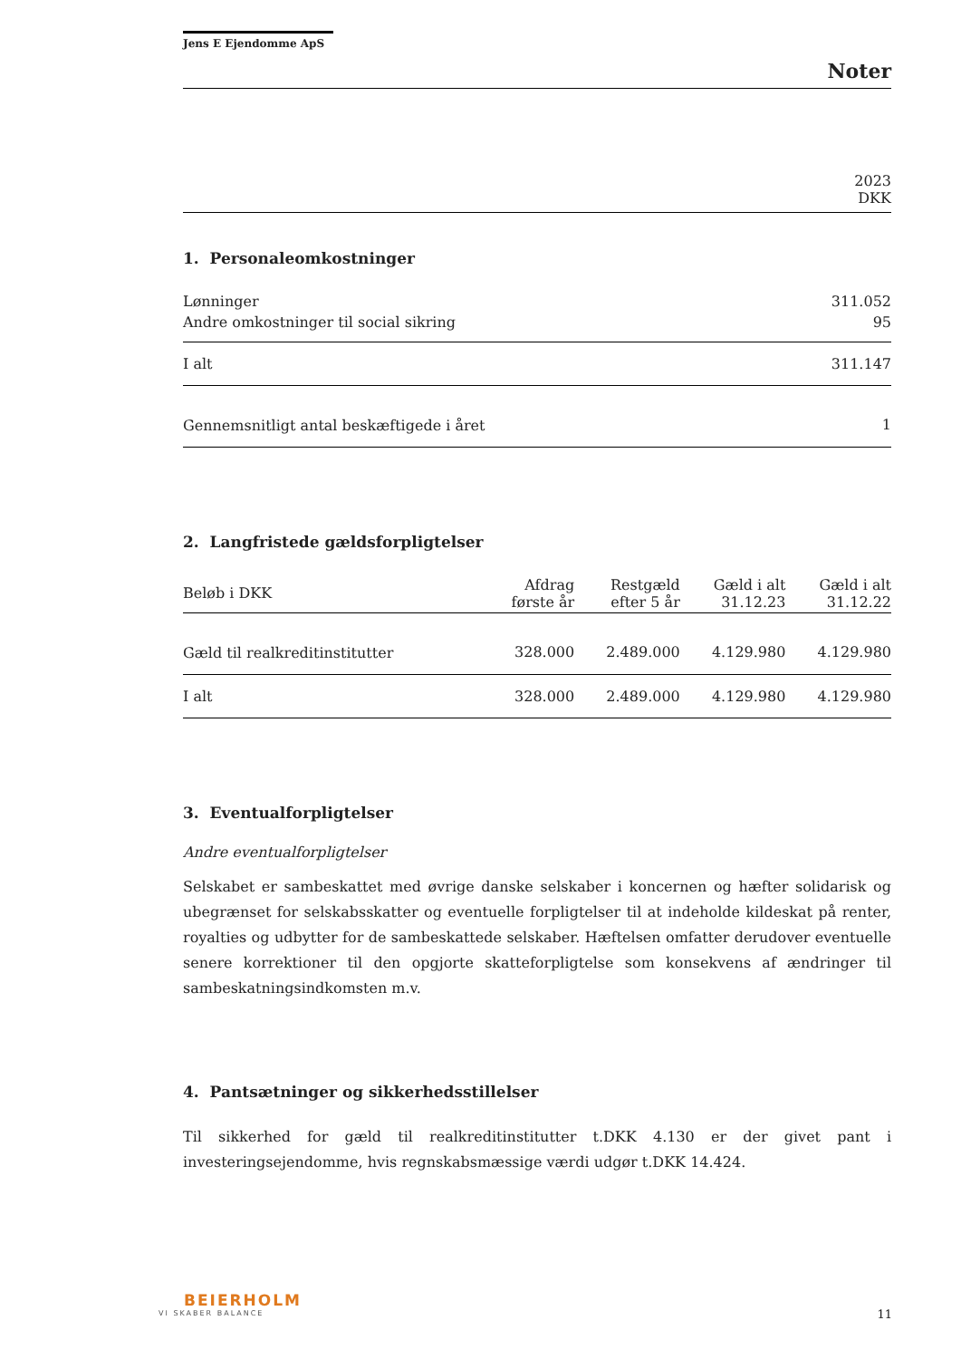Jens E Ejendomme ApS
Noter
| 2023 DKK |
1. Personaleomkostninger
| Lønninger | 311.052 |
| Andre omkostninger til social sikring | 95 |
| I alt | 311.147 |
| Gennemsnitligt antal beskæftigede i året | 1 |
2. Langfristede gældsforpligtelser
| Beløb i DKK | Afdrag første år | Restgæld efter 5 år | Gæld i alt 31.12.23 | Gæld i alt 31.12.22 |
| Gæld til realkreditinstitutter | 328.000 | 2.489.000 | 4.129.980 | 4.129.980 |
| I alt | 328.000 | 2.489.000 | 4.129.980 | 4.129.980 |
3. Eventualforpligtelser
Andre eventualforpligtelser
Selskabet er sambeskattet med øvrige danske selskaber i koncernen og hæfter solidarisk og ubegrænset for selskabsskatter og eventuelle forpligtelser til at indeholde kildeskat på renter, royalties og udbytter for de sambeskattede selskaber. Hæftelsen omfatter derudover eventuelle senere korrektioner til den opgjorte skatteforpligtelse som konsekvens af ændringer til sambeskatningsindkomsten m.v.
4. Pantsætninger og sikkerhedsstillelser
Til sikkerhed for gæld til realkreditinstitutter t.DKK 4.130 er der givet pant i investeringsejendomme, hvis regnskabsmæssige værdi udgør t.DKK 14.424.
BEIERHOLM
VI SKABER BALANCE
11